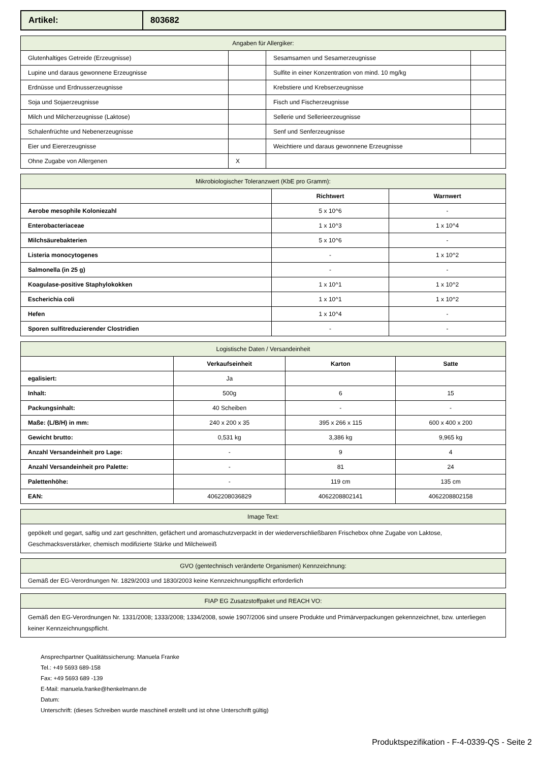| Artikel: | 803682 |
| Angaben für Allergiker: | | | |
| --- | --- | --- | --- |
| Glutenhaltiges Getreide (Erzeugnisse) | | Sesamsamen und Sesamerzeugnisse | |
| Lupine und daraus gewonnene Erzeugnisse | | Sulfite in einer Konzentration von mind. 10 mg/kg | |
| Erdnüsse und Erdnusserzeugnisse | | Krebstiere und Krebserzeugnisse | |
| Soja und Sojaerzeugnisse | | Fisch und Fischerzeugnisse | |
| Milch und Milcherzeugnisse (Laktose) | | Sellerie und Sellerieerzeugnisse | |
| Schalenfrüchte und Nebenerzeugnisse | | Senf und Senferzeugnisse | |
| Eier und Eiererzeugnisse | | Weichtiere und daraus gewonnene Erzeugnisse | |
| Ohne Zugabe von Allergenen | X | | |
| Mikrobiologischer Toleranzwert (KbE pro Gramm): | | |
| --- | --- | --- |
| | Richtwert | Warnwert |
| Aerobe mesophile Koloniezahl | 5 x 10^6 | - |
| Enterobacteriaceae | 1 x 10^3 | 1 x 10^4 |
| Milchsäurebakterien | 5 x 10^6 | - |
| Listeria monocytogenes | - | 1 x 10^2 |
| Salmonella (in 25 g) | - | - |
| Koagulase-positive Staphylokokken | 1 x 10^1 | 1 x 10^2 |
| Escherichia coli | 1 x 10^1 | 1 x 10^2 |
| Hefen | 1 x 10^4 | - |
| Sporen sulfitreduzierender Clostridien | - | - |
| Logistische Daten / Versandeinheit | | | |
| --- | --- | --- | --- |
| | Verkaufseinheit | Karton | Satte |
| egalisiert: | Ja | | |
| Inhalt: | 500g | 6 | 15 |
| Packungsinhalt: | 40 Scheiben | - | - |
| Maße: (L/B/H) in mm: | 240 x 200 x 35 | 395 x 266 x 115 | 600 x 400 x 200 |
| Gewicht brutto: | 0,531 kg | 3,386 kg | 9,965 kg |
| Anzahl Versandeinheit pro Lage: | - | 9 | 4 |
| Anzahl Versandeinheit pro Palette: | - | 81 | 24 |
| Palettenhöhe: | - | 119 cm | 135 cm |
| EAN: | 4062208036829 | 4062208802141 | 4062208802158 |
| Image Text: |
| --- |
| gepökelt und gegart, saftig und zart geschnitten, gefächert und aromaschutzverpackt in der wiederverschließbaren Frischebox ohne Zugabe von Laktose, Geschmacksverstärker, chemisch modifizierte Stärke und Milcheiweiß |
| GVO (gentechnisch veränderte Organismen) Kennzeichnung: |
| --- |
| Gemäß der EG-Verordnungen Nr. 1829/2003 und 1830/2003 keine Kennzeichnungspflicht erforderlich |
| FIAP EG Zusatzstoffpaket und REACH VO: |
| --- |
| Gemäß den EG-Verordnungen Nr. 1331/2008; 1333/2008; 1334/2008, sowie 1907/2006 sind unsere Produkte und Primärverpackungen gekennzeichnet, bzw. unterliegen keiner Kennzeichnungspflicht. |
Ansprechpartner Qualitätssicherung: Manuela Franke
Tel.: +49 5693 689-158
Fax: +49 5693 689 -139
E-Mail: manuela.franke@henkelmann.de
Datum:
Unterschrift: (dieses Schreiben wurde maschinell erstellt und ist ohne Unterschrift gültig)
Produktspezifikation - F-4-0339-QS - Seite 2